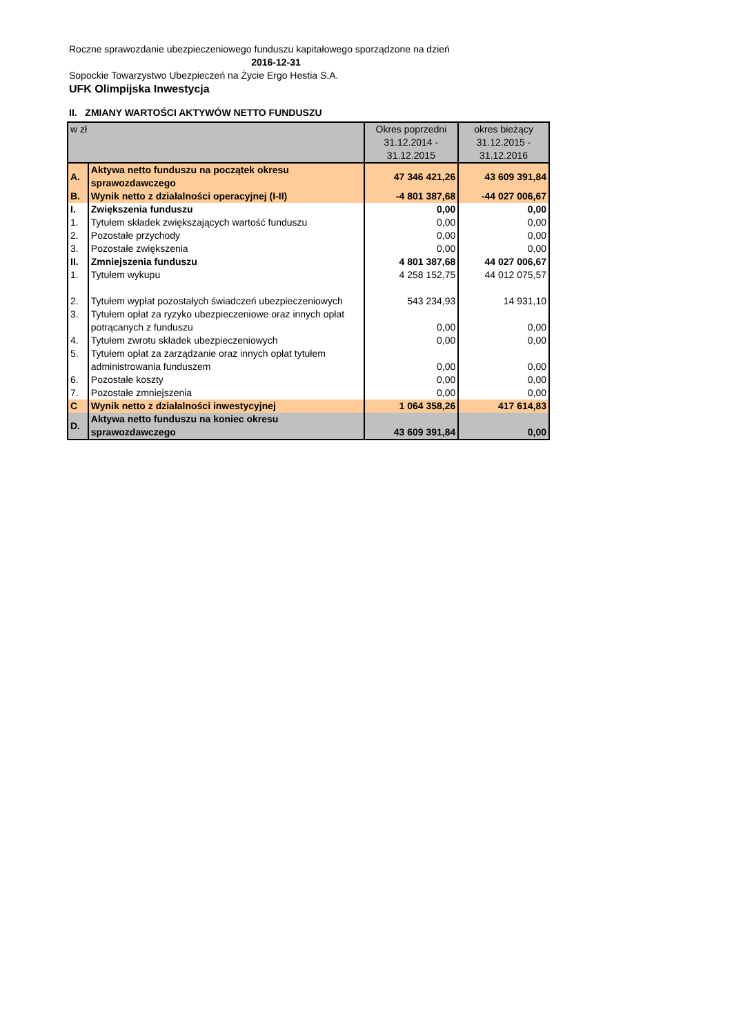Roczne sprawozdanie ubezpieczeniowego funduszu kapitałowego sporządzone na dzień
2016-12-31
Sopockie Towarzystwo Ubezpieczeń na Życie Ergo Hestia S.A.
UFK Olimpijska Inwestycja
II. ZMIANY WARTOŚCI AKTYWÓW NETTO FUNDUSZU
| w zł | | Okres poprzedni 31.12.2014 - 31.12.2015 | okres bieżący 31.12.2015 - 31.12.2016 |
| A. | Aktywa netto funduszu na początek okresu sprawozdawczego | 47 346 421,26 | 43 609 391,84 |
| B. | Wynik netto z działalności operacyjnej (I-II) | -4 801 387,68 | -44 027 006,67 |
| I. | Zwiększenia funduszu | 0,00 | 0,00 |
| 1. | Tytułem składek zwiększających wartość funduszu | 0,00 | 0,00 |
| 2. | Pozostałe przychody | 0,00 | 0,00 |
| 3. | Pozostałe zwiększenia | 0,00 | 0,00 |
| II. | Zmniejszenia funduszu | 4 801 387,68 | 44 027 006,67 |
| 1. | Tytułem wykupu | 4 258 152,75 | 44 012 075,57 |
| 2. | Tytułem wypłat pozostałych świadczeń ubezpieczeniowych | 543 234,93 | 14 931,10 |
| 3. | Tytułem opłat za ryzyko ubezpieczeniowe oraz innych opłat potrącanych z funduszu | 0,00 | 0,00 |
| 4. | Tytułem zwrotu składek ubezpieczeniowych | 0,00 | 0,00 |
| 5. | Tytułem opłat za zarządzanie oraz innych opłat tytułem administrowania funduszem | 0,00 | 0,00 |
| 6. | Pozostałe koszty | 0,00 | 0,00 |
| 7. | Pozostałe zmniejszenia | 0,00 | 0,00 |
| C | Wynik netto z działalności inwestycyjnej | 1 064 358,26 | 417 614,83 |
| D. | Aktywa netto funduszu na koniec okresu sprawozdawczego | 43 609 391,84 | 0,00 |